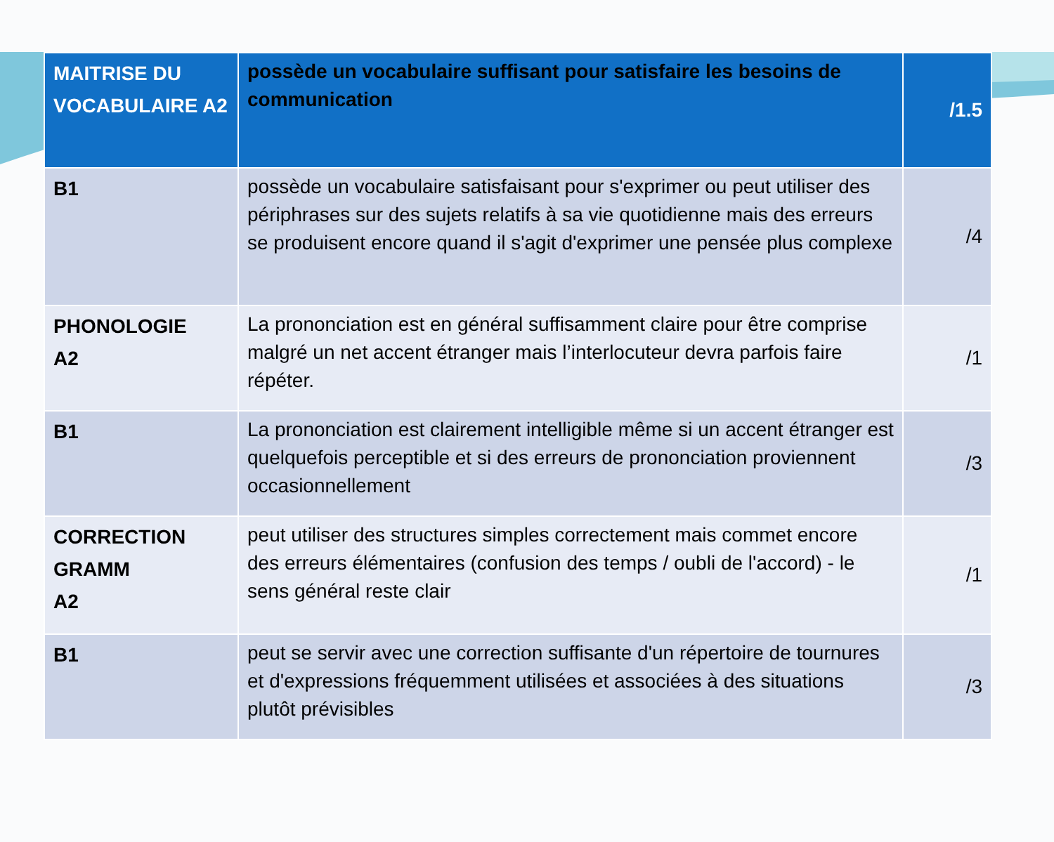| MAITRISE DU VOCABULAIRE A2 | possède un vocabulaire suffisant pour satisfaire les besoins de communication | /1.5 |
| B1 | possède un vocabulaire satisfaisant pour s'exprimer ou peut utiliser des périphrases sur des sujets relatifs à sa vie quotidienne mais des erreurs se produisent encore quand il s'agit d'exprimer une pensée plus complexe | /4 |
| PHONOLOGIE A2 | La prononciation est en général suffisamment claire pour être comprise malgré un net accent étranger mais l’interlocuteur devra parfois faire répéter. | /1 |
| B1 | La prononciation est clairement intelligible même si un accent étranger est quelquefois perceptible et si des erreurs de prononciation proviennent occasionnellement | /3 |
| CORRECTION GRAMM A2 | peut utiliser des structures simples correctement mais commet encore des erreurs élémentaires (confusion des temps / oubli de l'accord) - le sens général reste clair | /1 |
| B1 | peut se servir avec une correction suffisante d'un répertoire de tournures et d'expressions fréquemment utilisées et associées à des situations plutôt prévisibles | /3 |